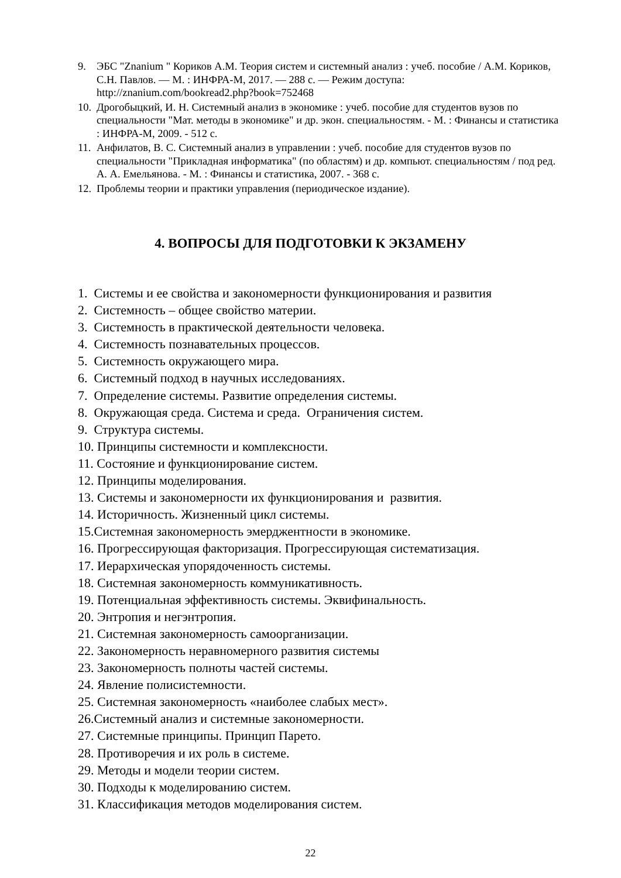9. ЭБС "Znanium " Кориков А.М. Теория систем и системный анализ : учеб. пособие / А.М. Кориков, С.Н. Павлов. — М. : ИНФРА-М, 2017. — 288 с. — Режим доступа: http://znanium.com/bookread2.php?book=752468
10. Дрогобыцкий, И. Н. Системный анализ в экономике : учеб. пособие для студентов вузов по специальности "Мат. методы в экономике" и др. экон. специальностям. - М. : Финансы и статистика : ИНФРА-М, 2009. - 512 с.
11. Анфилатов, В. С. Системный анализ в управлении : учеб. пособие для студентов вузов по специальности "Прикладная информатика" (по областям) и др. компьют. специальностям / под ред. А. А. Емельянова. - М. : Финансы и статистика, 2007. - 368 с.
12. Проблемы теории и практики управления (периодическое издание).
4. ВОПРОСЫ ДЛЯ ПОДГОТОВКИ К ЭКЗАМЕНУ
1. Системы и ее свойства и закономерности функционирования и развития
2. Системность – общее свойство материи.
3. Системность в практической деятельности человека.
4. Системность познавательных процессов.
5. Системность окружающего мира.
6. Системный подход в научных исследованиях.
7. Определение системы. Развитие определения системы.
8. Окружающая среда. Система и среда. Ограничения систем.
9. Структура системы.
10. Принципы системности и комплексности.
11. Состояние и функционирование систем.
12. Принципы моделирования.
13. Системы и закономерности их функционирования и развития.
14. Историчность. Жизненный цикл системы.
15.Системная закономерность эмерджентности в экономике.
16. Прогрессирующая факторизация. Прогрессирующая систематизация.
17. Иерархическая упорядоченность системы.
18. Системная закономерность коммуникативность.
19. Потенциальная эффективность системы. Эквифинальность.
20. Энтропия и негэнтропия.
21. Системная закономерность самоорганизации.
22. Закономерность неравномерного развития системы
23. Закономерность полноты частей системы.
24. Явление полисистемности.
25. Системная закономерность «наиболее слабых мест».
26.Системный анализ и системные закономерности.
27. Системные принципы. Принцип Парето.
28. Противоречия и их роль в системе.
29. Методы и модели теории систем.
30. Подходы к моделированию систем.
31. Классификация методов моделирования систем.
22